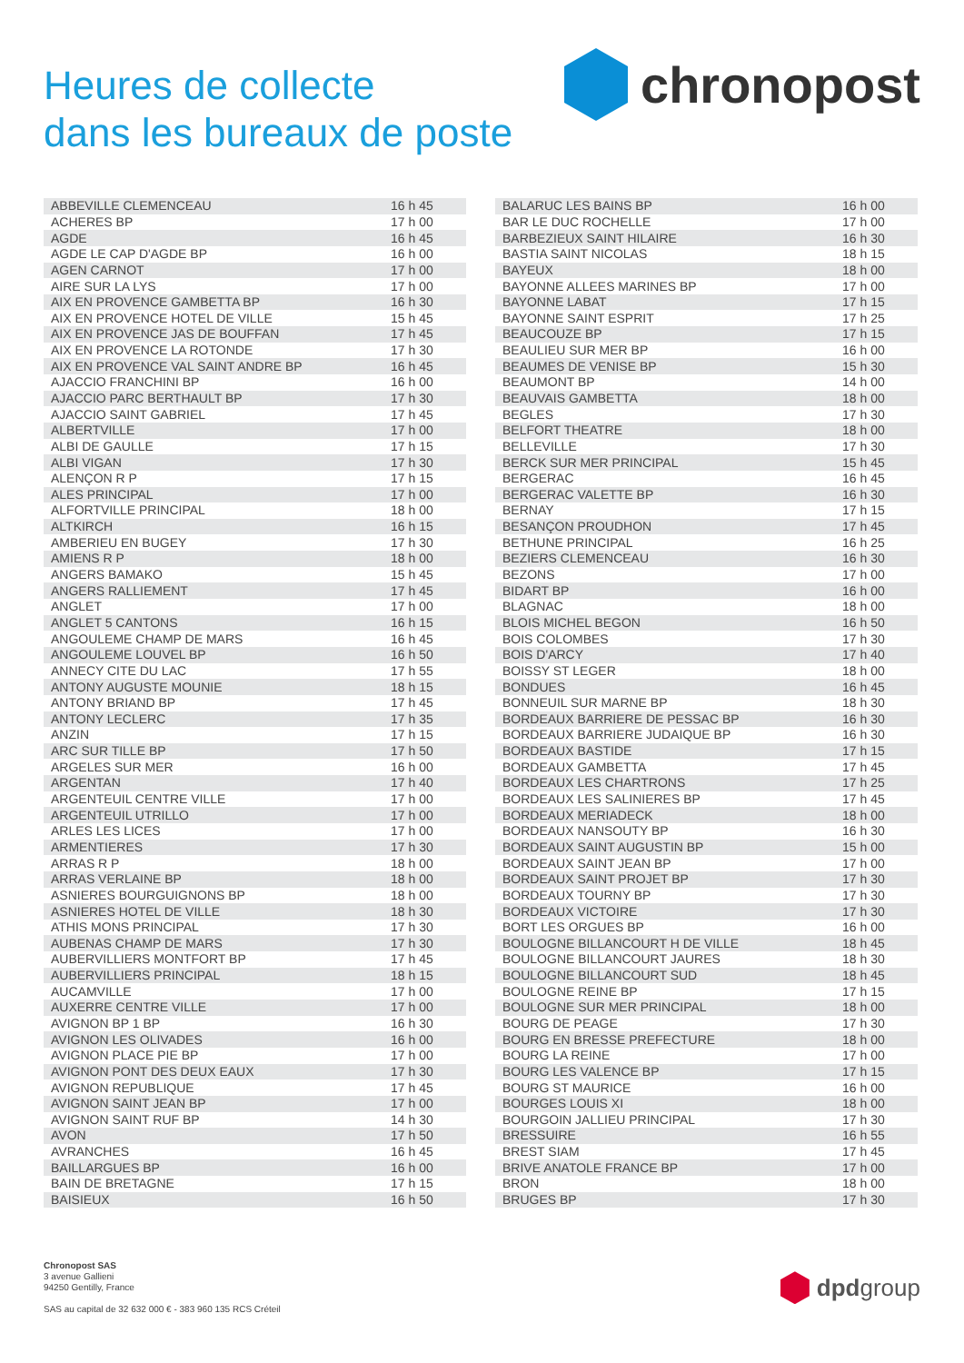Heures de collecte
dans les bureaux de poste
chronopost
| ABBEVILLE CLEMENCEAU | 16 h 45 |
| ACHERES BP | 17 h 00 |
| AGDE | 16 h 45 |
| AGDE LE CAP D'AGDE BP | 16 h 00 |
| AGEN CARNOT | 17 h 00 |
| AIRE SUR LA LYS | 17 h 00 |
| AIX EN PROVENCE GAMBETTA BP | 16 h 30 |
| AIX EN PROVENCE HOTEL DE VILLE | 15 h 45 |
| AIX EN PROVENCE JAS DE BOUFFAN | 17 h 45 |
| AIX EN PROVENCE LA ROTONDE | 17 h 30 |
| AIX EN PROVENCE VAL SAINT ANDRE BP | 16 h 45 |
| AJACCIO FRANCHINI BP | 16 h 00 |
| AJACCIO PARC BERTHAULT BP | 17 h 30 |
| AJACCIO SAINT GABRIEL | 17 h 45 |
| ALBERTVILLE | 17 h 00 |
| ALBI DE GAULLE | 17 h 15 |
| ALBI VIGAN | 17 h 30 |
| ALENÇON R P | 17 h 15 |
| ALES PRINCIPAL | 17 h 00 |
| ALFORTVILLE PRINCIPAL | 18 h 00 |
| ALTKIRCH | 16 h 15 |
| AMBERIEU EN BUGEY | 17 h 30 |
| AMIENS R P | 18 h 00 |
| ANGERS BAMAKO | 15 h 45 |
| ANGERS RALLIEMENT | 17 h 45 |
| ANGLET | 17 h 00 |
| ANGLET 5 CANTONS | 16 h 15 |
| ANGOULEME CHAMP DE MARS | 16 h 45 |
| ANGOULEME LOUVEL BP | 16 h 50 |
| ANNECY CITE DU LAC | 17 h 55 |
| ANTONY AUGUSTE MOUNIE | 18 h 15 |
| ANTONY BRIAND BP | 17 h 45 |
| ANTONY LECLERC | 17 h 35 |
| ANZIN | 17 h 15 |
| ARC SUR TILLE BP | 17 h 50 |
| ARGELES SUR MER | 16 h 00 |
| ARGENTAN | 17 h 40 |
| ARGENTEUIL CENTRE VILLE | 17 h 00 |
| ARGENTEUIL UTRILLO | 17 h 00 |
| ARLES LES LICES | 17 h 00 |
| ARMENTIERES | 17 h 30 |
| ARRAS R P | 18 h 00 |
| ARRAS VERLAINE BP | 18 h 00 |
| ASNIERES BOURGUIGNONS BP | 18 h 00 |
| ASNIERES HOTEL DE VILLE | 18 h 30 |
| ATHIS MONS PRINCIPAL | 17 h 30 |
| AUBENAS CHAMP DE MARS | 17 h 30 |
| AUBERVILLIERS MONTFORT BP | 17 h 45 |
| AUBERVILLIERS PRINCIPAL | 18 h 15 |
| AUCAMVILLE | 17 h 00 |
| AUXERRE CENTRE VILLE | 17 h 00 |
| AVIGNON BP 1 BP | 16 h 30 |
| AVIGNON LES OLIVADES | 16 h 00 |
| AVIGNON PLACE PIE BP | 17 h 00 |
| AVIGNON PONT DES DEUX EAUX | 17 h 30 |
| AVIGNON REPUBLIQUE | 17 h 45 |
| AVIGNON SAINT JEAN BP | 17 h 00 |
| AVIGNON SAINT RUF BP | 14 h 30 |
| AVON | 17 h 50 |
| AVRANCHES | 16 h 45 |
| BAILLARGUES BP | 16 h 00 |
| BAIN DE BRETAGNE | 17 h 15 |
| BAISIEUX | 16 h 50 |
| BALARUC LES BAINS BP | 16 h 00 |
| BAR LE DUC ROCHELLE | 17 h 00 |
| BARBEZIEUX SAINT HILAIRE | 16 h 30 |
| BASTIA SAINT NICOLAS | 18 h 15 |
| BAYEUX | 18 h 00 |
| BAYONNE ALLEES MARINES BP | 17 h 00 |
| BAYONNE LABAT | 17 h 15 |
| BAYONNE SAINT ESPRIT | 17 h 25 |
| BEAUCOUZE BP | 17 h 15 |
| BEAULIEU SUR MER BP | 16 h 00 |
| BEAUMES DE VENISE BP | 15 h 30 |
| BEAUMONT BP | 14 h 00 |
| BEAUVAIS GAMBETTA | 18 h 00 |
| BEGLES | 17 h 30 |
| BELFORT THEATRE | 18 h 00 |
| BELLEVILLE | 17 h 30 |
| BERCK SUR MER PRINCIPAL | 15 h 45 |
| BERGERAC | 16 h 45 |
| BERGERAC VALETTE BP | 16 h 30 |
| BERNAY | 17 h 15 |
| BESANÇON PROUDHON | 17 h 45 |
| BETHUNE PRINCIPAL | 16 h 25 |
| BEZIERS CLEMENCEAU | 16 h 30 |
| BEZONS | 17 h 00 |
| BIDART BP | 16 h 00 |
| BLAGNAC | 18 h 00 |
| BLOIS MICHEL BEGON | 16 h 50 |
| BOIS COLOMBES | 17 h 30 |
| BOIS D'ARCY | 17 h 40 |
| BOISSY ST LEGER | 18 h 00 |
| BONDUES | 16 h 45 |
| BONNEUIL SUR MARNE BP | 18 h 30 |
| BORDEAUX BARRIERE DE PESSAC BP | 16 h 30 |
| BORDEAUX BARRIERE JUDAIQUE BP | 16 h 30 |
| BORDEAUX BASTIDE | 17 h 15 |
| BORDEAUX GAMBETTA | 17 h 45 |
| BORDEAUX LES CHARTRONS | 17 h 25 |
| BORDEAUX LES SALINIERES BP | 17 h 45 |
| BORDEAUX MERIADECK | 18 h 00 |
| BORDEAUX NANSOUTY BP | 16 h 30 |
| BORDEAUX SAINT AUGUSTIN BP | 15 h 00 |
| BORDEAUX SAINT JEAN BP | 17 h 00 |
| BORDEAUX SAINT PROJET BP | 17 h 30 |
| BORDEAUX TOURNY BP | 17 h 30 |
| BORDEAUX VICTOIRE | 17 h 30 |
| BORT LES ORGUES BP | 16 h 00 |
| BOULOGNE BILLANCOURT H DE VILLE | 18 h 45 |
| BOULOGNE BILLANCOURT JAURES | 18 h 30 |
| BOULOGNE BILLANCOURT SUD | 18 h 45 |
| BOULOGNE REINE BP | 17 h 15 |
| BOULOGNE SUR MER PRINCIPAL | 18 h 00 |
| BOURG DE PEAGE | 17 h 30 |
| BOURG EN BRESSE PREFECTURE | 18 h 00 |
| BOURG LA REINE | 17 h 00 |
| BOURG LES VALENCE BP | 17 h 15 |
| BOURG ST MAURICE | 16 h 00 |
| BOURGES LOUIS XI | 18 h 00 |
| BOURGOIN JALLIEU PRINCIPAL | 17 h 30 |
| BRESSUIRE | 16 h 55 |
| BREST SIAM | 17 h 45 |
| BRIVE ANATOLE FRANCE BP | 17 h 00 |
| BRON | 18 h 00 |
| BRUGES BP | 17 h 30 |
Chronopost SAS
3 avenue Gallieni
94250 Gentilly, France
SAS au capital de 32 632 000 € - 383 960 135 RCS Créteil
dpdgroup